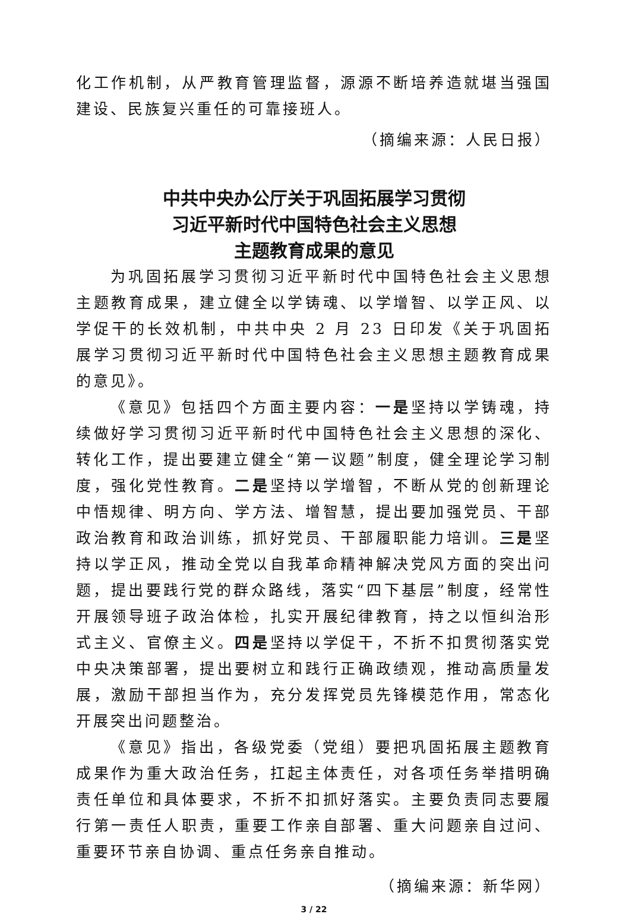化工作机制，从严教育管理监督，源源不断培养造就堪当强国建设、民族复兴重任的可靠接班人。
（摘编来源：人民日报）
中共中央办公厅关于巩固拓展学习贯彻
习近平新时代中国特色社会主义思想
主题教育成果的意见
为巩固拓展学习贯彻习近平新时代中国特色社会主义思想主题教育成果，建立健全以学铸魂、以学增智、以学正风、以学促干的长效机制，中共中央 2 月 23 日印发《关于巩固拓展学习贯彻习近平新时代中国特色社会主义思想主题教育成果的意见》。
《意见》包括四个方面主要内容：一是坚持以学铸魂，持续做好学习贯彻习近平新时代中国特色社会主义思想的深化、转化工作，提出要建立健全“第一议题”制度，健全理论学习制度，强化党性教育。二是坚持以学增智，不断从党的创新理论中悟规律、明方向、学方法、增智慧，提出要加强党员、干部政治教育和政治训练，抓好党员、干部履职能力培训。三是坚持以学正风，推动全党以自我革命精神解决党风方面的突出问题，提出要践行党的群众路线，落实“四下基层”制度，经常性开展领导班子政治体检，扎实开展纪律教育，持之以恒纠治形式主义、官僚主义。四是坚持以学促干，不折不扣贯彻落实党中央决策部署，提出要树立和践行正确政绩观，推动高质量发展，激励干部担当作为，充分发挥党员先锋模范作用，常态化开展突出问题整治。
《意见》指出，各级党委（党组）要把巩固拓展主题教育成果作为重大政治任务，扛起主体责任，对各项任务举措明确责任单位和具体要求，不折不扣抓好落实。主要负责同志要履行第一责任人职责，重要工作亲自部署、重大问题亲自过问、重要环节亲自协调、重点任务亲自推动。
（摘编来源：新华网）
3 / 22